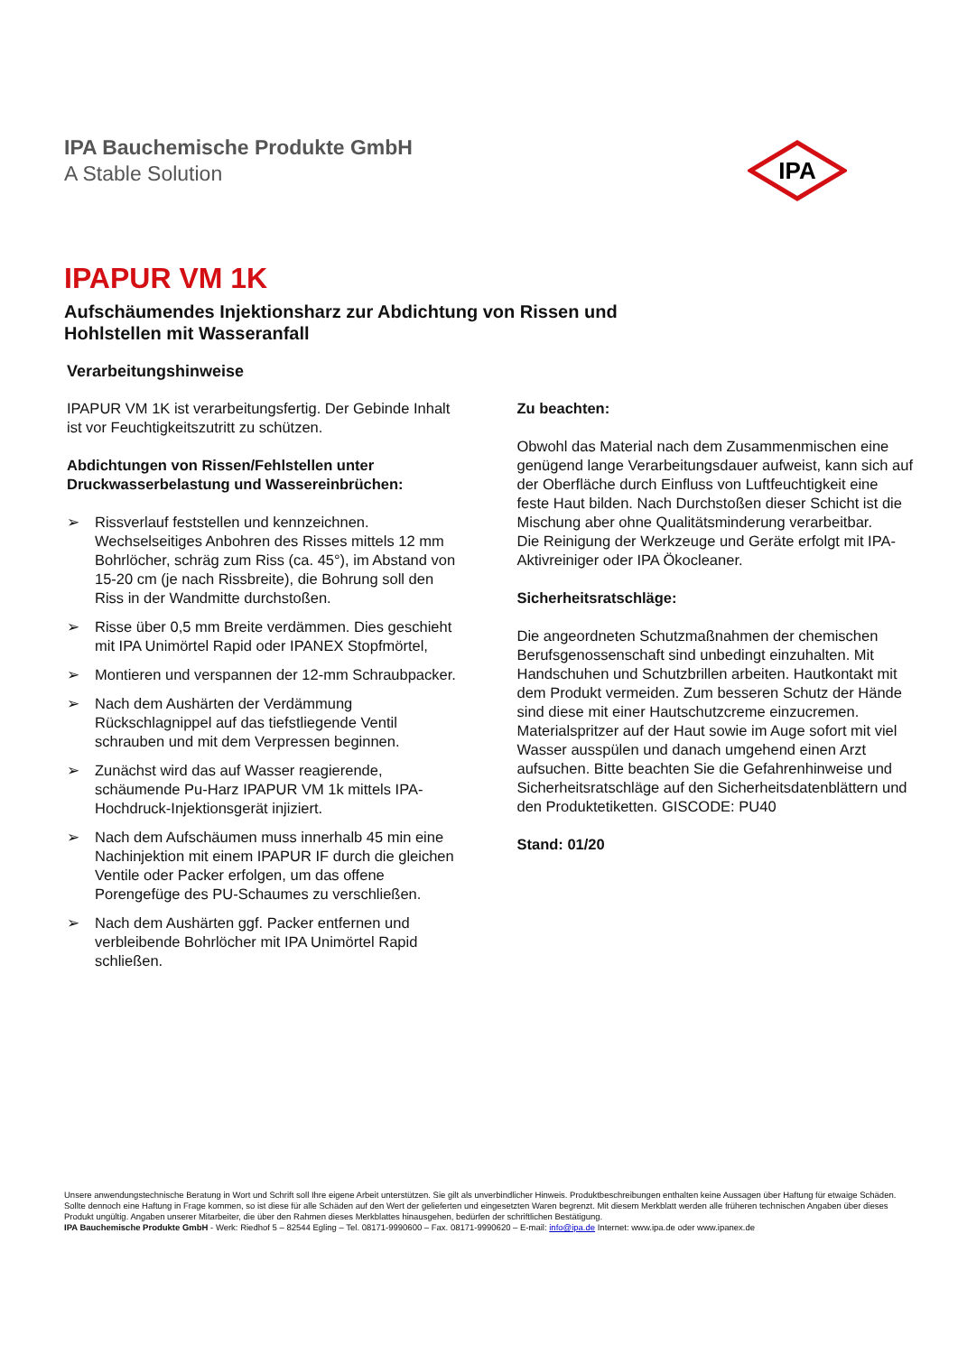IPA Bauchemische Produkte GmbH
A Stable Solution
IPA
IPAPUR VM 1K
Aufschäumendes Injektionsharz zur Abdichtung von Rissen und
Hohlstellen mit Wasseranfall
Verarbeitungshinweise
IPAPUR VM 1K ist verarbeitungsfertig. Der Gebinde Inhalt ist vor Feuchtigkeitszutritt zu schützen.
Abdichtungen von Rissen/Fehlstellen unter Druckwasserbelastung und Wassereinbrüchen:
➢ Rissverlauf feststellen und kennzeichnen. Wechselseitiges Anbohren des Risses mittels 12 mm Bohrlöcher, schräg zum Riss (ca. 45°), im Abstand von 15-20 cm (je nach Rissbreite), die Bohrung soll den Riss in der Wandmitte durchstoßen.
➢ Risse über 0,5 mm Breite verdämmen. Dies geschieht mit IPA Unimörtel Rapid oder IPANEX Stopfmörtel,
➢ Montieren und verspannen der 12-mm Schraubpacker.
➢ Nach dem Aushärten der Verdämmung Rückschlagnippel auf das tiefstliegende Ventil schrauben und mit dem Verpressen beginnen.
➢ Zunächst wird das auf Wasser reagierende, schäumende Pu-Harz IPAPUR VM 1k mittels IPA-Hochdruck-Injektionsgerät injiziert.
➢ Nach dem Aufschäumen muss innerhalb 45 min eine Nachinjektion mit einem IPAPUR IF durch die gleichen Ventile oder Packer erfolgen, um das offene Porengefüge des PU-Schaumes zu verschließen.
➢ Nach dem Aushärten ggf. Packer entfernen und verbleibende Bohrlöcher mit IPA Unimörtel Rapid schließen.
Zu beachten:
Obwohl das Material nach dem Zusammenmischen eine genügend lange Verarbeitungsdauer aufweist, kann sich auf der Oberfläche durch Einfluss von Luftfeuchtigkeit eine feste Haut bilden. Nach Durchstoßen dieser Schicht ist die Mischung aber ohne Qualitätsminderung verarbeitbar.
Die Reinigung der Werkzeuge und Geräte erfolgt mit IPA-Aktivreiniger oder IPA Ökocleaner.
Sicherheitsratschläge:
Die angeordneten Schutzmaßnahmen der chemischen Berufsgenossenschaft sind unbedingt einzuhalten. Mit Handschuhen und Schutzbrillen arbeiten. Hautkontakt mit dem Produkt vermeiden. Zum besseren Schutz der Hände sind diese mit einer Hautschutzcreme einzucremen. Materialspritzer auf der Haut sowie im Auge sofort mit viel Wasser ausspülen und danach umgehend einen Arzt aufsuchen. Bitte beachten Sie die Gefahrenhinweise und Sicherheitsratschläge auf den Sicherheitsdatenblättern und den Produktetiketten. GISCODE: PU40
Stand: 01/20
Unsere anwendungstechnische Beratung in Wort und Schrift soll Ihre eigene Arbeit unterstützen. Sie gilt als unverbindlicher Hinweis. Produktbeschreibungen enthalten keine Aussagen über Haftung für etwaige Schäden. Sollte dennoch eine Haftung in Frage kommen, so ist diese für alle Schäden auf den Wert der gelieferten und eingesetzten Waren begrenzt. Mit diesem Merkblatt werden alle früheren technischen Angaben über dieses Produkt ungültig. Angaben unserer Mitarbeiter, die über den Rahmen dieses Merkblattes hinausgehen, bedürfen der schriftlichen Bestätigung.
IPA Bauchemische Produkte GmbH - Werk: Riedhof 5 – 82544 Egling – Tel. 08171-9990600 – Fax. 08171-9990620 – E-mail: info@ipa.de Internet: www.ipa.de oder www.ipanex.de